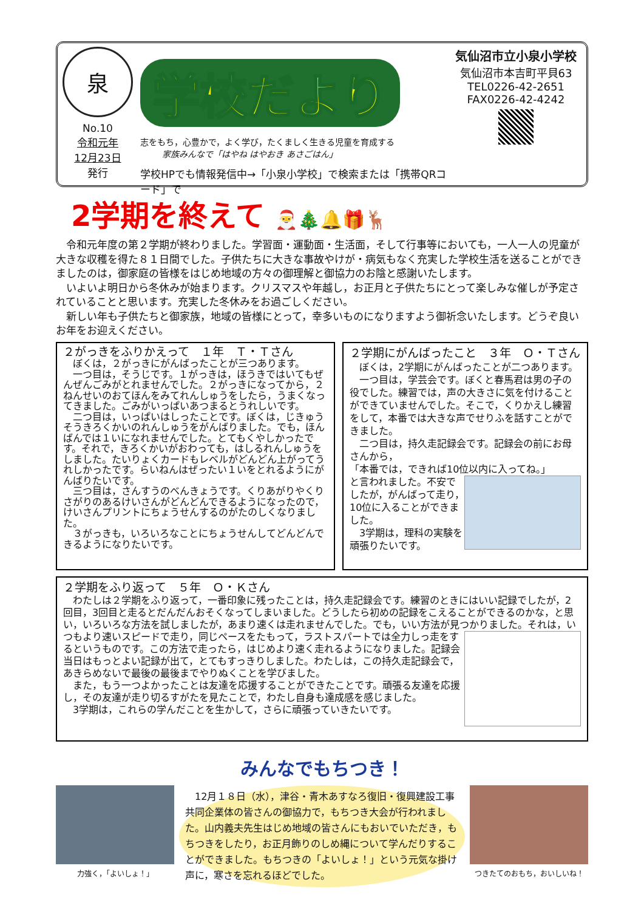泉
No.10
令和元年
12月23日
発行
学校だより
志をもち，心豊かで，よく学び，たくましく生きる児童を育成する
家族みんなで「はやね はやおき あさごはん」
学校HPでも情報発信中→「小泉小学校」で検索または「携帯QRコード」で
気仙沼市立小泉小学校
気仙沼市本吉町平貝63
TEL0226-42-2651
FAX0226-42-4242
2学期を終えて 🎅🎄🔔🎁🦌
　令和元年度の第２学期が終わりました。学習面・運動面・生活面，そして行事等においても，一人一人の児童が大きな収穫を得た８１日間でした。子供たちに大きな事故やけが・病気もなく充実した学校生活を送ることができましたのは，御家庭の皆様をはじめ地域の方々の御理解と御協力のお陰と感謝いたします。
　いよいよ明日から冬休みが始まります。クリスマスや年越し，お正月と子供たちにとって楽しみな催しが予定されていることと思います。充実した冬休みをお過ごしください。
　新しい年も子供たちと御家族，地域の皆様にとって，幸多いものになりますよう御祈念いたします。どうぞ良いお年をお迎えください。
２がっきをふりかえって　１年　Ｔ・Ｔさん
　ぼくは，２がっきにがんばったことが三つあります。
　一つ目は，そうじです。１がっきは，ほうきではいてもぜんぜんごみがとれませんでした。２がっきになってから，２ねんせいのおてほんをみてれんしゅうをしたら，うまくなってきました。ごみがいっぱいあつまるとうれしいです。
　二つ目は，いっぱいはしったことです。ぼくは，じきゅうそうきろくかいのれんしゅうをがんばりました。でも，ほんばんでは１いになれませんでした。とてもくやしかったです。それで，きろくかいがおわっても，はしるれんしゅうをしました。たいりょくカードもレベルがどんどん上がってうれしかったです。らいねんはぜったい１いをとれるようにがんばりたいです。
　三つ目は，さんすうのべんきょうです。くりあがりやくりさがりのあるけいさんがどんどんできるようになったので，けいさんプリントにちょうせんするのがたのしくなりました。
　３がっきも，いろいろなことにちょうせんしてどんどんできるようになりたいです。
２学期にがんばったこと　３年　Ｏ・Ｔさん
　ぼくは，2学期にがんばったことが二つあります。
　一つ目は，学芸会です。ぼくと春馬君は男の子の役でした。練習では，声の大きさに気を付けることができていませんでした。そこで，くりかえし練習をして，本番では大きな声でせりふを話すことができました。
　二つ目は，持久走記録会です。記録会の前にお母さんから，
「本番では，できれば10位以内に入ってね。」
と言われました。不安でしたが，がんばって走り，10位に入ることができました。
　3学期は，理科の実験を頑張りたいです。
２学期をふり返って　５年　Ｏ・Ｋさん
　わたしは２学期をふり返って，一番印象に残ったことは，持久走記録会です。練習のときにはいい記録でしたが，2回目，3回目と走るとだんだんおそくなってしまいました。どうしたら初めの記録をこえることができるのかな，と思い，いろいろな方法を試しましたが，あまり速くは走れませんでした。でも，いい方法が見つかりました。
それは，いつもより速いスピードで走り，同じペースをたもって，ラストスパートでは全力しっ走をするというものです。この方法で走ったら，はじめより速く走れるようになりました。記録会当日はもっとよい記録が出て，とてもすっきりしました。わたしは，この持久走記録会で，あきらめないで最後の最後までやりぬくことを学びました。
　また，もう一つよかったことは友達を応援することができたことです。頑張る友達を応援し，その友達が走り切るすがたを見たことで，わたし自身も達成感を感じました。
　3学期は，これらの学んだことを生かして，さらに頑張っていきたいです。
みんなでもちつき！
力強く，「よいしょ！」
　12月１８日（水），津谷・青木あすなろ復旧・復興建設工事共同企業体の皆さんの御協力で，もちつき大会が行われました。山内義夫先生はじめ地域の皆さんにもおいでいただき，もちつきをしたり，お正月飾りのしめ縄について学んだりすることができました。もちつきの「よいしょ！」という元気な掛け声に，寒さを忘れるほどでした。
つきたてのおもち，おいしいね！